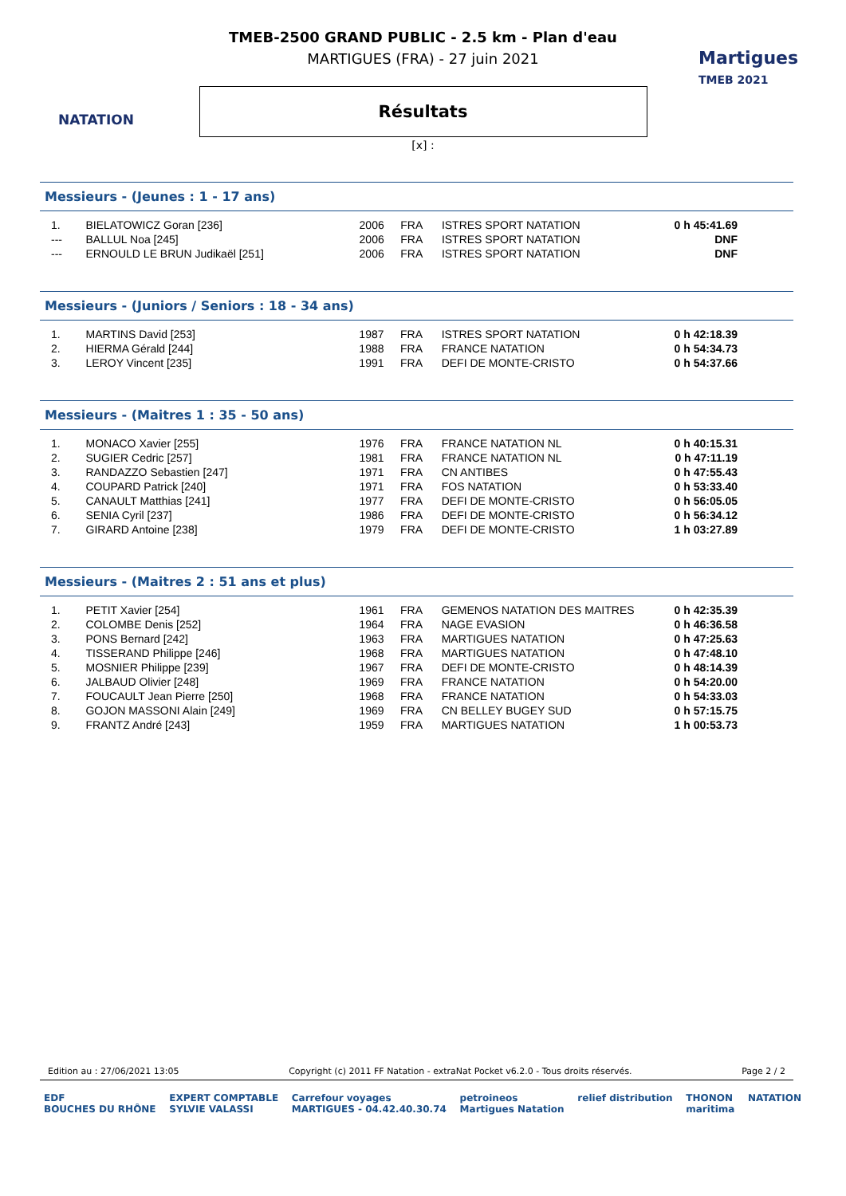NATATION
Martigues
TMEB 2021
TMEB-2500 GRAND PUBLIC - 2.5 km - Plan d'eau
MARTIGUES (FRA) - 27 juin 2021
Résultats
[x] :
Messieurs - (Jeunes : 1 - 17 ans)
| 1. | BIELATOWICZ Goran [236] | 2006 | FRA | ISTRES SPORT NATATION | 0 h 45:41.69 |
| --- | BALLUL Noa [245] | 2006 | FRA | ISTRES SPORT NATATION | DNF |
| --- | ERNOULD LE BRUN Judikaël [251] | 2006 | FRA | ISTRES SPORT NATATION | DNF |
Messieurs - (Juniors / Seniors : 18 - 34 ans)
| 1. | MARTINS David [253] | 1987 | FRA | ISTRES SPORT NATATION | 0 h 42:18.39 |
| 2. | HIERMA Gérald [244] | 1988 | FRA | FRANCE NATATION | 0 h 54:34.73 |
| 3. | LEROY Vincent [235] | 1991 | FRA | DEFI DE MONTE-CRISTO | 0 h 54:37.66 |
Messieurs - (Maitres 1 : 35 - 50 ans)
| 1. | MONACO Xavier [255] | 1976 | FRA | FRANCE NATATION NL | 0 h 40:15.31 |
| 2. | SUGIER Cedric [257] | 1981 | FRA | FRANCE NATATION NL | 0 h 47:11.19 |
| 3. | RANDAZZO Sebastien [247] | 1971 | FRA | CN ANTIBES | 0 h 47:55.43 |
| 4. | COUPARD Patrick [240] | 1971 | FRA | FOS NATATION | 0 h 53:33.40 |
| 5. | CANAULT Matthias [241] | 1977 | FRA | DEFI DE MONTE-CRISTO | 0 h 56:05.05 |
| 6. | SENIA Cyril [237] | 1986 | FRA | DEFI DE MONTE-CRISTO | 0 h 56:34.12 |
| 7. | GIRARD Antoine [238] | 1979 | FRA | DEFI DE MONTE-CRISTO | 1 h 03:27.89 |
Messieurs - (Maitres 2 : 51 ans et plus)
| 1. | PETIT Xavier [254] | 1961 | FRA | GEMENOS NATATION DES MAITRES | 0 h 42:35.39 |
| 2. | COLOMBE Denis [252] | 1964 | FRA | NAGE EVASION | 0 h 46:36.58 |
| 3. | PONS Bernard [242] | 1963 | FRA | MARTIGUES NATATION | 0 h 47:25.63 |
| 4. | TISSERAND Philippe [246] | 1968 | FRA | MARTIGUES NATATION | 0 h 47:48.10 |
| 5. | MOSNIER Philippe [239] | 1967 | FRA | DEFI DE MONTE-CRISTO | 0 h 48:14.39 |
| 6. | JALBAUD Olivier [248] | 1969 | FRA | FRANCE NATATION | 0 h 54:20.00 |
| 7. | FOUCAULT Jean Pierre [250] | 1968 | FRA | FRANCE NATATION | 0 h 54:33.03 |
| 8. | GOJON MASSONI Alain [249] | 1969 | FRA | CN BELLEY BUGEY SUD | 0 h 57:15.75 |
| 9. | FRANTZ André [243] | 1959 | FRA | MARTIGUES NATATION | 1 h 00:53.73 |
Edition au : 27/06/2021 13:05 Copyright (c) 2011 FF Natation - extraNat Pocket v6.2.0 - Tous droits réservés. Page 2 / 2
EDF
BOUCHES DU RHÔNE EXPERT COMPTABLE
SYLVIE VALASSI Carrefour voyages
MARTIGUES - 04.42.40.30.74 petroineos
Martigues Natation relief distribution THONON
maritima NATATION